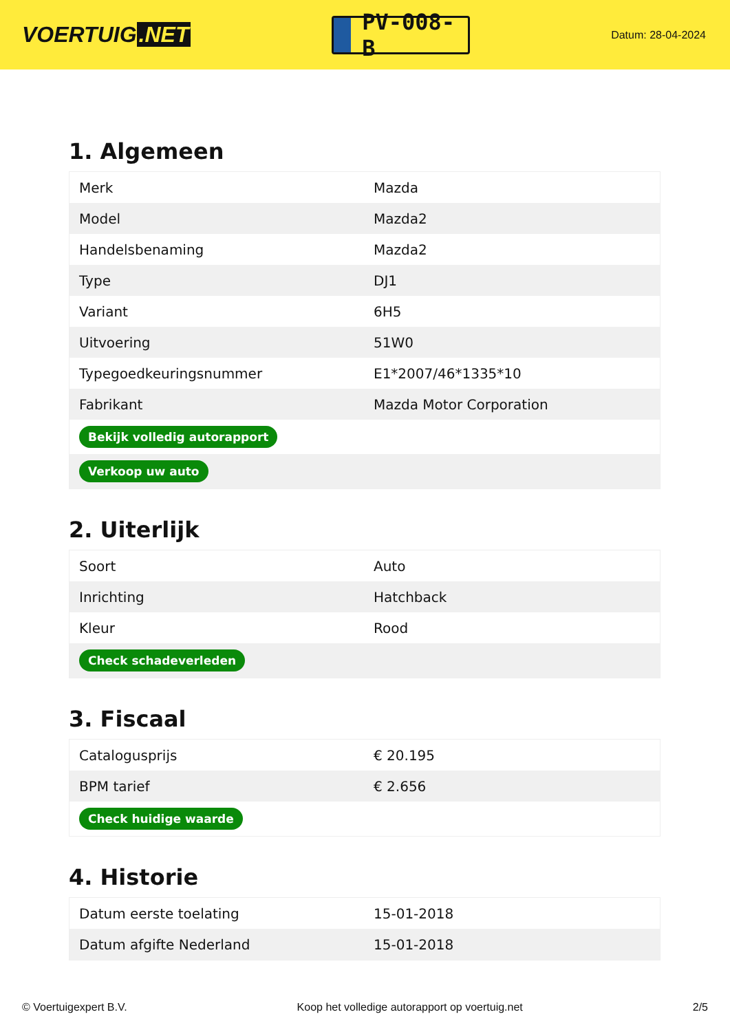VOERTUIG.NET
PV-008-B
Datum: 28-04-2024
1. Algemeen
| Merk | Mazda |
| Model | Mazda2 |
| Handelsbenaming | Mazda2 |
| Type | DJ1 |
| Variant | 6H5 |
| Uitvoering | 51W0 |
| Typegoedkeuringsnummer | E1*2007/46*1335*10 |
| Fabrikant | Mazda Motor Corporation |
| Bekijk volledig autorapport | |
| Verkoop uw auto | |
2. Uiterlijk
| Soort | Auto |
| Inrichting | Hatchback |
| Kleur | Rood |
| Check schadeverleden | |
3. Fiscaal
| Catalogusprijs | € 20.195 |
| BPM tarief | € 2.656 |
| Check huidige waarde | |
4. Historie
| Datum eerste toelating | 15-01-2018 |
| Datum afgifte Nederland | 15-01-2018 |
© Voertuigexpert B.V. Koop het volledige autorapport op voertuig.net 2/5